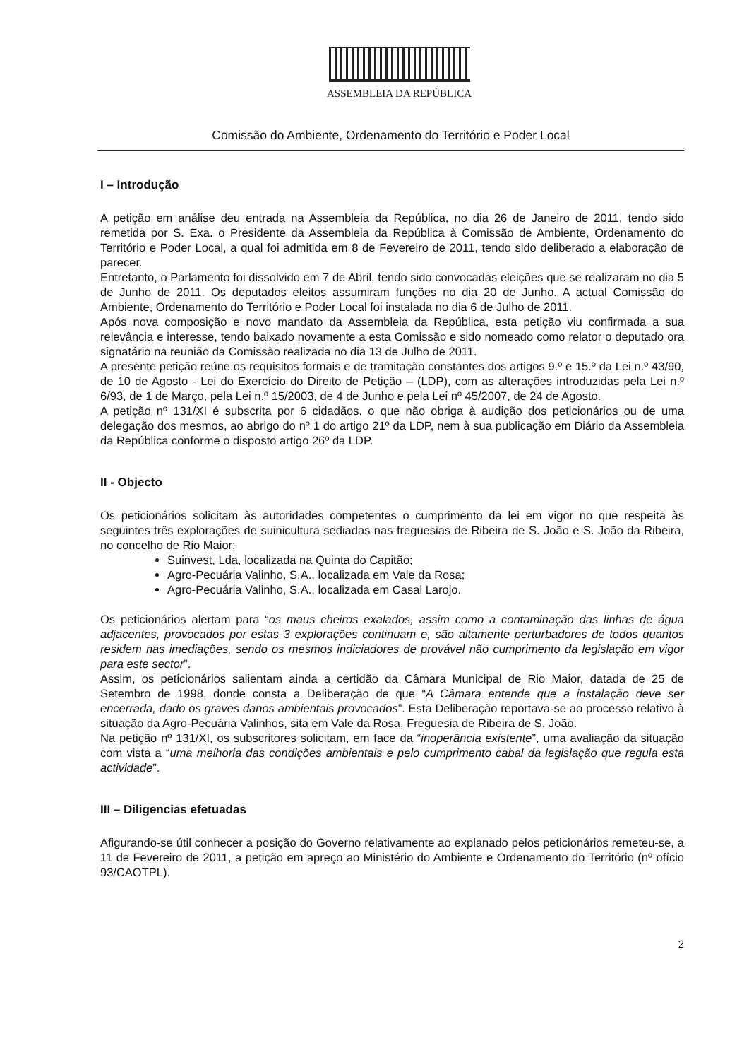ASSEMBLEIA DA REPÚBLICA
Comissão do Ambiente, Ordenamento do Território e Poder Local
I – Introdução
A petição em análise deu entrada na Assembleia da República, no dia 26 de Janeiro de 2011, tendo sido remetida por S. Exa. o Presidente da Assembleia da República à Comissão de Ambiente, Ordenamento do Território e Poder Local, a qual foi admitida em 8 de Fevereiro de 2011, tendo sido deliberado a elaboração de parecer.
Entretanto, o Parlamento foi dissolvido em 7 de Abril, tendo sido convocadas eleições que se realizaram no dia 5 de Junho de 2011. Os deputados eleitos assumiram funções no dia 20 de Junho. A actual Comissão do Ambiente, Ordenamento do Território e Poder Local foi instalada no dia 6 de Julho de 2011.
Após nova composição e novo mandato da Assembleia da República, esta petição viu confirmada a sua relevância e interesse, tendo baixado novamente a esta Comissão e sido nomeado como relator o deputado ora signatário na reunião da Comissão realizada no dia 13 de Julho de 2011.
A presente petição reúne os requisitos formais e de tramitação constantes dos artigos 9.º e 15.º da Lei n.º 43/90, de 10 de Agosto - Lei do Exercício do Direito de Petição – (LDP), com as alterações introduzidas pela Lei n.º 6/93, de 1 de Março, pela Lei n.º 15/2003, de 4 de Junho e pela Lei nº 45/2007, de 24 de Agosto.
A petição nº 131/XI é subscrita por 6 cidadãos, o que não obriga à audição dos peticionários ou de uma delegação dos mesmos, ao abrigo do nº 1 do artigo 21º da LDP, nem à sua publicação em Diário da Assembleia da República conforme o disposto artigo 26º da LDP.
II - Objecto
Os peticionários solicitam às autoridades competentes o cumprimento da lei em vigor no que respeita às seguintes três explorações de suinicultura sediadas nas freguesias de Ribeira de S. João e S. João da Ribeira, no concelho de Rio Maior:
Suinvest, Lda, localizada na Quinta do Capitão;
Agro-Pecuária Valinho, S.A., localizada em Vale da Rosa;
Agro-Pecuária Valinho, S.A., localizada em Casal Larojo.
Os peticionários alertam para “os maus cheiros exalados, assim como a contaminação das linhas de água adjacentes, provocados por estas 3 explorações continuam e, são altamente perturbadores de todos quantos residem nas imediações, sendo os mesmos indiciadores de provável não cumprimento da legislação em vigor para este sector”.
Assim, os peticionários salientam ainda a certidão da Câmara Municipal de Rio Maior, datada de 25 de Setembro de 1998, donde consta a Deliberação de que “A Câmara entende que a instalação deve ser encerrada, dado os graves danos ambientais provocados”. Esta Deliberação reportava-se ao processo relativo à situação da Agro-Pecuária Valinhos, sita em Vale da Rosa, Freguesia de Ribeira de S. João.
Na petição nº 131/XI, os subscritores solicitam, em face da “inoperância existente”, uma avaliação da situação com vista a “uma melhoria das condições ambientais e pelo cumprimento cabal da legislação que regula esta actividade”.
III – Diligencias efetuadas
Afigurando-se útil conhecer a posição do Governo relativamente ao explanado pelos peticionários remeteu-se, a 11 de Fevereiro de 2011, a petição em apreço ao Ministério do Ambiente e Ordenamento do Território (nº ofício 93/CAOTPL).
2